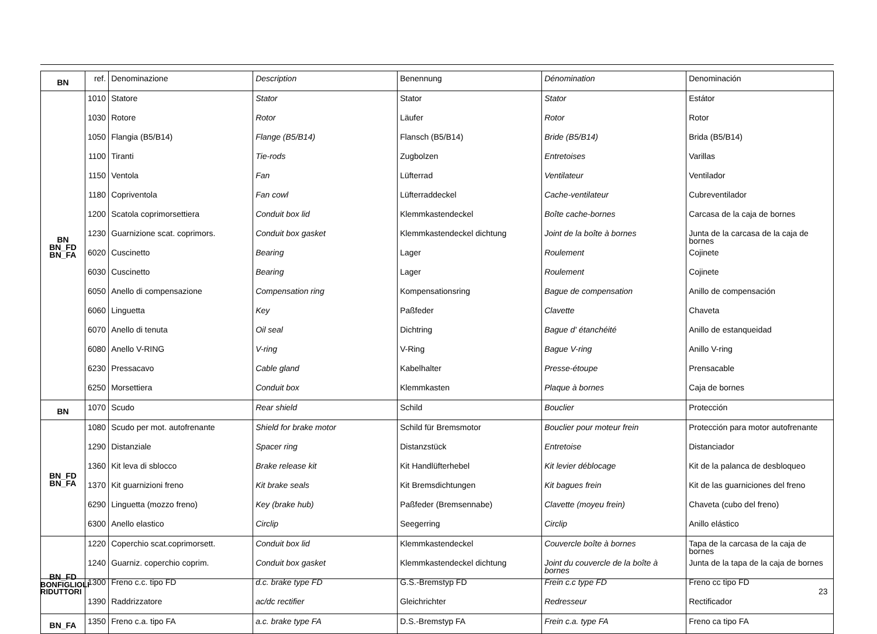| BN | ref. | Denominazione | Description | Benennung | Dénomination | Denominación |
| BN BN_FD BN_FA | 1010 | Statore | Stator | Stator | Stator | Estátor |
| | 1030 | Rotore | Rotor | Läufer | Rotor | Rotor |
| | 1050 | Flangia (B5/B14) | Flange (B5/B14) | Flansch (B5/B14) | Bride (B5/B14) | Brida (B5/B14) |
| | 1100 | Tiranti | Tie-rods | Zugbolzen | Entretoises | Varillas |
| | 1150 | Ventola | Fan | Lüfterrad | Ventilateur | Ventilador |
| | 1180 | Copriventola | Fan cowl | Lüfterraddeckel | Cache-ventilateur | Cubreventilador |
| | 1200 | Scatola coprimorsettiera | Conduit box lid | Klemmkastendeckel | Boîte cache-bornes | Carcasa de la caja de bornes |
| | 1230 | Guarnizione scat. coprimors. | Conduit box gasket | Klemmkastendeckel dichtung | Joint de la boîte à bornes | Junta de la carcasa de la caja de bornes |
| | 6020 | Cuscinetto | Bearing | Lager | Roulement | Cojinete |
| | 6030 | Cuscinetto | Bearing | Lager | Roulement | Cojinete |
| | 6050 | Anello di compensazione | Compensation ring | Kompensationsring | Bague de compensation | Anillo de compensación |
| | 6060 | Linguetta | Key | Paßfeder | Clavette | Chaveta |
| | 6070 | Anello di tenuta | Oil seal | Dichtring | Bague d' étanchéité | Anillo de estanqueidad |
| | 6080 | Anello V-RING | V-ring | V-Ring | Bague V-ring | Anillo V-ring |
| | 6230 | Pressacavo | Cable gland | Kabelhalter | Presse-étoupe | Prensacable |
| | 6250 | Morsettiera | Conduit box | Klemmkasten | Plaque à bornes | Caja de bornes |
| BN | 1070 | Scudo | Rear shield | Schild | Bouclier | Protección |
| BN_FD BN_FA | 1080 | Scudo per mot. autofrenante | Shield for brake motor | Schild für Bremsmotor | Bouclier pour moteur frein | Protección para motor autofrenante |
| | 1290 | Distanziale | Spacer ring | Distanzstück | Entretoise | Distanciador |
| | 1360 | Kit leva di sblocco | Brake release kit | Kit Handlüfterhebel | Kit levier déblocage | Kit de la palanca de desbloqueo |
| | 1370 | Kit guarnizioni freno | Kit brake seals | Kit Bremsdichtungen | Kit bagues frein | Kit de las guarniciones del freno |
| | 6290 | Linguetta (mozzo freno) | Key (brake hub) | Paßfeder (Bremsennabe) | Clavette (moyeu frein) | Chaveta (cubo del freno) |
| | 6300 | Anello elastico | Circlip | Seegerring | Circlip | Anillo elástico |
| BN_FD | 1220 | Coperchio scat.coprimorsett. | Conduit box lid | Klemmkastendeckel | Couvercle boîte à bornes | Tapa de la carcasa de la caja de bornes |
| | 1240 | Guarniz. coperchio coprim. | Conduit box gasket | Klemmkastendeckel dichtung | Joint du couvercle de la boîte à bornes | Junta de la tapa de la caja de bornes |
| | 1300 | Freno c.c. tipo FD | d.c. brake type FD | G.S.-Bremstyp FD | Frein c.c type FD | Freno cc tipo FD |
| | 1390 | Raddrizzatore | ac/dc rectifier | Gleichrichter | Redresseur | Rectificador |
| BN_FA | 1350 | Freno c.a. tipo FA | a.c. brake type FA | D.S.-Bremstyp FA | Frein c.a. type FA | Freno ca tipo FA |
BONFIGLIOLI
RIDUTTORI
23